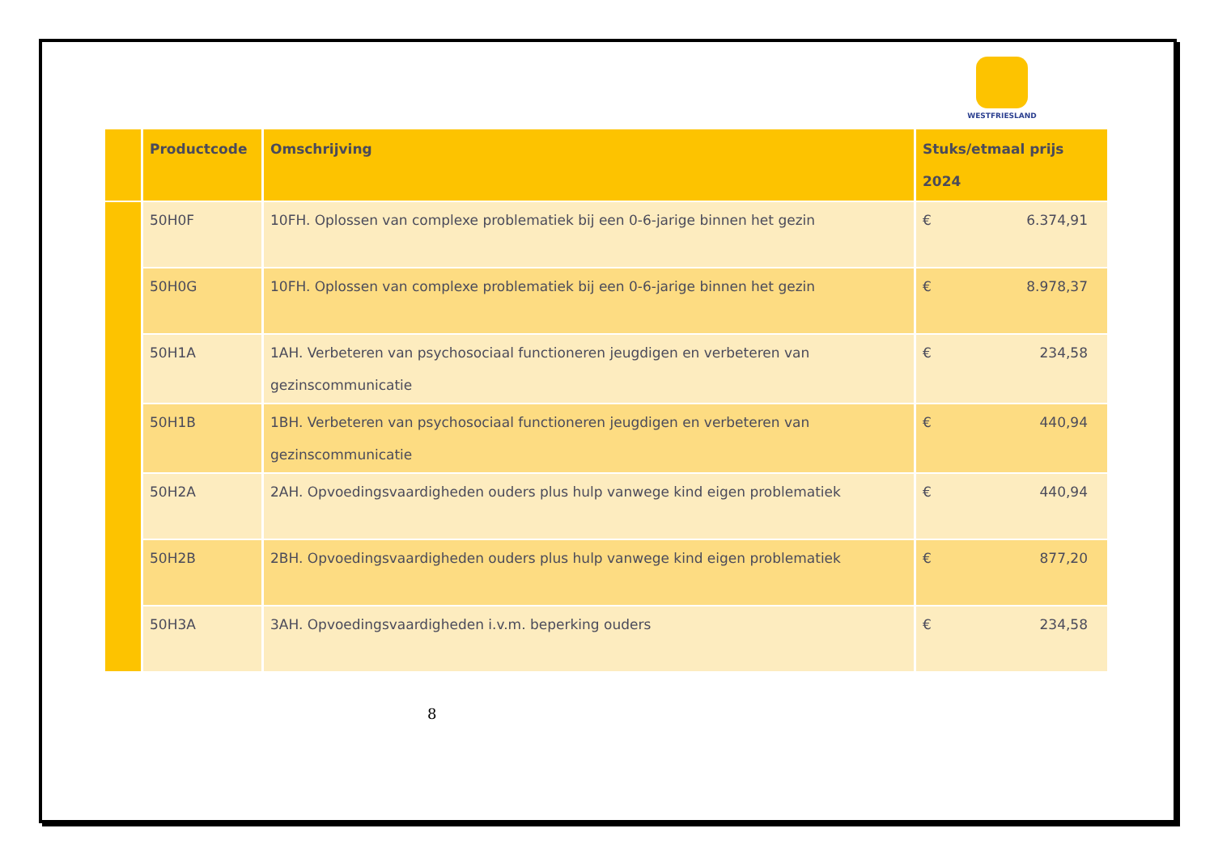WESTFRIESLAND
| | Productcode | Omschrijving | Stuks/etmaal prijs 2024 |
| --- | --- | --- | --- |
| | 50H0F | 10FH. Oplossen van complexe problematiek bij een 0-6-jarige binnen het gezin | € 6.374,91 |
| | 50H0G | 10FH. Oplossen van complexe problematiek bij een 0-6-jarige binnen het gezin | € 8.978,37 |
| | 50H1A | 1AH. Verbeteren van psychosociaal functioneren jeugdigen en verbeteren van gezinscommunicatie | € 234,58 |
| | 50H1B | 1BH. Verbeteren van psychosociaal functioneren jeugdigen en verbeteren van gezinscommunicatie | € 440,94 |
| | 50H2A | 2AH. Opvoedingsvaardigheden ouders plus hulp vanwege kind eigen problematiek | € 440,94 |
| | 50H2B | 2BH. Opvoedingsvaardigheden ouders plus hulp vanwege kind eigen problematiek | € 877,20 |
| | 50H3A | 3AH. Opvoedingsvaardigheden i.v.m. beperking ouders | € 234,58 |
8